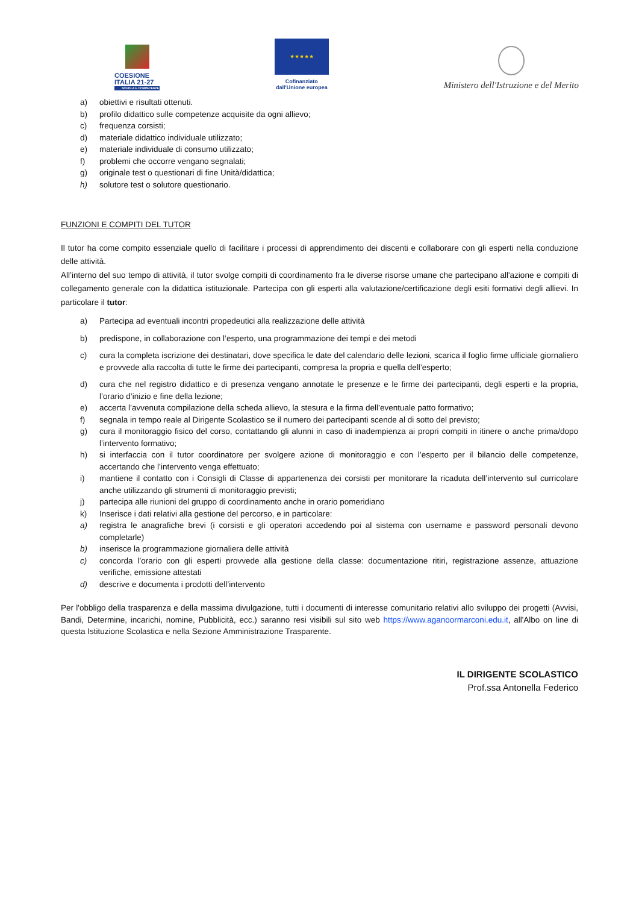COESIONE ITALIA 21-27
SCUOLA E COMPETENZE
★ ★ ★ ★ ★
Cofinanziato
dall'Unione europea
Ministero dell'Istruzione e del Merito
a) obiettivi e risultati ottenuti.
b) profilo didattico sulle competenze acquisite da ogni allievo;
c) frequenza corsisti;
d) materiale didattico individuale utilizzato;
e) materiale individuale di consumo utilizzato;
f) problemi che occorre vengano segnalati;
g) originale test o questionari di fine Unità/didattica;
h) solutore test o solutore questionario.
FUNZIONI E COMPITI DEL TUTOR
Il tutor ha come compito essenziale quello di facilitare i processi di apprendimento dei discenti e collaborare con gli esperti nella conduzione delle attività.
All’interno del suo tempo di attività, il tutor svolge compiti di coordinamento fra le diverse risorse umane che partecipano all'azione e compiti di collegamento generale con la didattica istituzionale. Partecipa con gli esperti alla valutazione/certificazione degli esiti formativi degli allievi. In particolare il tutor:
a) Partecipa ad eventuali incontri propedeutici alla realizzazione delle attività
b) predispone, in collaborazione con l’esperto, una programmazione dei tempi e dei metodi
c) cura la completa iscrizione dei destinatari, dove specifica le date del calendario delle lezioni, scarica il foglio firme ufficiale giornaliero e provvede alla raccolta di tutte le firme dei partecipanti, compresa la propria e quella dell’esperto;
d) cura che nel registro didattico e di presenza vengano annotate le presenze e le firme dei partecipanti, degli esperti e la propria, l’orario d’inizio e fine della lezione;
e) accerta l’avvenuta compilazione della scheda allievo, la stesura e la firma dell’eventuale patto formativo;
f) segnala in tempo reale al Dirigente Scolastico se il numero dei partecipanti scende al di sotto del previsto;
g) cura il monitoraggio fisico del corso, contattando gli alunni in caso di inadempienza ai propri compiti in itinere o anche prima/dopo l’intervento formativo;
h) si interfaccia con il tutor coordinatore per svolgere azione di monitoraggio e con l’esperto per il bilancio delle competenze, accertando che l’intervento venga effettuato;
i) mantiene il contatto con i Consigli di Classe di appartenenza dei corsisti per monitorare la ricaduta dell’intervento sul curricolare anche utilizzando gli strumenti di monitoraggio previsti;
j) partecipa alle riunioni del gruppo di coordinamento anche in orario pomeridiano
k) Inserisce i dati relativi alla gestione del percorso, e in particolare:
a) registra le anagrafiche brevi (i corsisti e gli operatori accedendo poi al sistema con username e password personali devono completarle)
b) inserisce la programmazione giornaliera delle attività
c) concorda l’orario con gli esperti provvede alla gestione della classe: documentazione ritiri, registrazione assenze, attuazione verifiche, emissione attestati
d) descrive e documenta i prodotti dell’intervento
Per l'obbligo della trasparenza e della massima divulgazione, tutti i documenti di interesse comunitario relativi allo sviluppo dei progetti (Avvisi, Bandi, Determine, incarichi, nomine, Pubblicità, ecc.) saranno resi visibili sul sito web https://www.aganoormarconi.edu.it, all'Albo on line di questa Istituzione Scolastica e nella Sezione Amministrazione Trasparente.
IL DIRIGENTE SCOLASTICO
Prof.ssa Antonella Federico